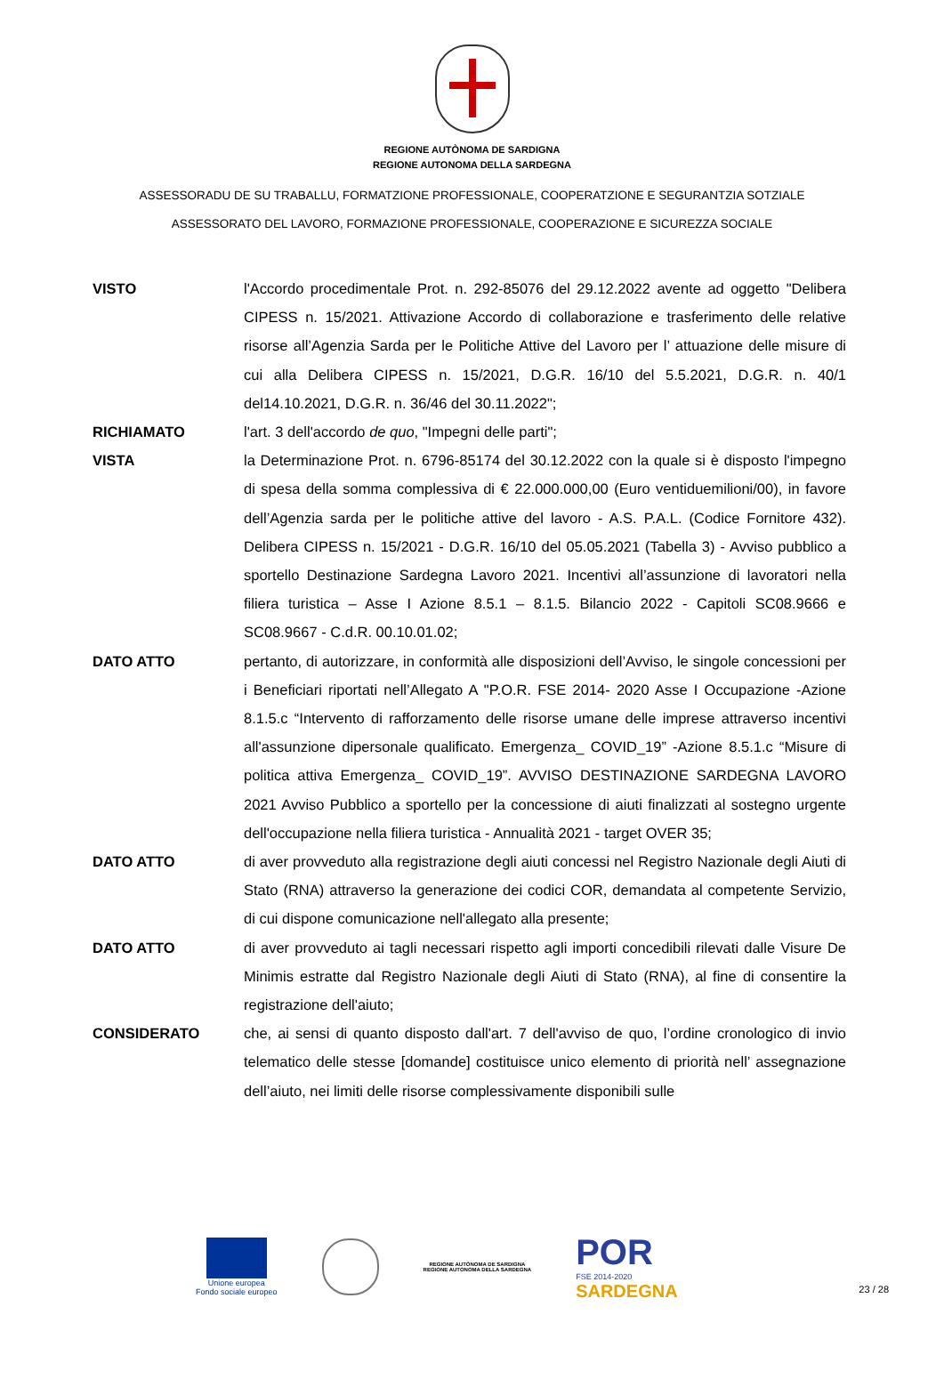REGIONE AUTÒNOMA DE SARDIGNA
REGIONE AUTONOMA DELLA SARDEGNA
ASSESSORADU DE SU TRABALLU, FORMATZIONE PROFESSIONALE, COOPERATZIONE E SEGURANTZIA SOTZIALE
ASSESSORATO DEL LAVORO, FORMAZIONE PROFESSIONALE, COOPERAZIONE E SICUREZZA SOCIALE
VISTO l'Accordo procedimentale Prot. n. 292-85076 del 29.12.2022 avente ad oggetto "Delibera CIPESS n. 15/2021. Attivazione Accordo di collaborazione e trasferimento delle relative risorse all’Agenzia Sarda per le Politiche Attive del Lavoro per l’ attuazione delle misure di cui alla Delibera CIPESS n. 15/2021, D.G.R. 16/10 del 5.5.2021, D.G.R. n. 40/1 del14.10.2021, D.G.R. n. 36/46 del 30.11.2022";
RICHIAMATO l'art. 3 dell'accordo de quo, "Impegni delle parti";
VISTA la Determinazione Prot. n. 6796-85174 del 30.12.2022 con la quale si è disposto l'impegno di spesa della somma complessiva di € 22.000.000,00 (Euro ventiduemilioni/00), in favore dell’Agenzia sarda per le politiche attive del lavoro - A.S. P.A.L. (Codice Fornitore 432). Delibera CIPESS n. 15/2021 - D.G.R. 16/10 del 05.05.2021 (Tabella 3) - Avviso pubblico a sportello Destinazione Sardegna Lavoro 2021. Incentivi all’assunzione di lavoratori nella filiera turistica – Asse I Azione 8.5.1 – 8.1.5. Bilancio 2022 - Capitoli SC08.9666 e SC08.9667 - C.d.R. 00.10.01.02;
DATO ATTO pertanto, di autorizzare, in conformità alle disposizioni dell’Avviso, le singole concessioni per i Beneficiari riportati nell’Allegato A "P.O.R. FSE 2014- 2020 Asse I Occupazione -Azione 8.1.5.c “Intervento di rafforzamento delle risorse umane delle imprese attraverso incentivi all'assunzione dipersonale qualificato. Emergenza_ COVID_19” -Azione 8.5.1.c “Misure di politica attiva Emergenza_ COVID_19”. AVVISO DESTINAZIONE SARDEGNA LAVORO 2021 Avviso Pubblico a sportello per la concessione di aiuti finalizzati al sostegno urgente dell'occupazione nella filiera turistica - Annualità 2021 - target OVER 35;
DATO ATTO di aver provveduto alla registrazione degli aiuti concessi nel Registro Nazionale degli Aiuti di Stato (RNA) attraverso la generazione dei codici COR, demandata al competente Servizio, di cui dispone comunicazione nell'allegato alla presente;
DATO ATTO di aver provveduto ai tagli necessari rispetto agli importi concedibili rilevati dalle Visure De Minimis estratte dal Registro Nazionale degli Aiuti di Stato (RNA), al fine di consentire la registrazione dell'aiuto;
CONSIDERATO che, ai sensi di quanto disposto dall'art. 7 dell'avviso de quo, l’ordine cronologico di invio telematico delle stesse [domande] costituisce unico elemento di priorità nell’ assegnazione dell’aiuto, nei limiti delle risorse complessivamente disponibili sulle
Unione europea
Fondo sociale europeo
REGIONE AUTÒNOMA DE SARDIGNA
REGIONE AUTONOMA DELLA SARDEGNA
POR
FSE 2014-2020
SARDEGNA
23 / 28